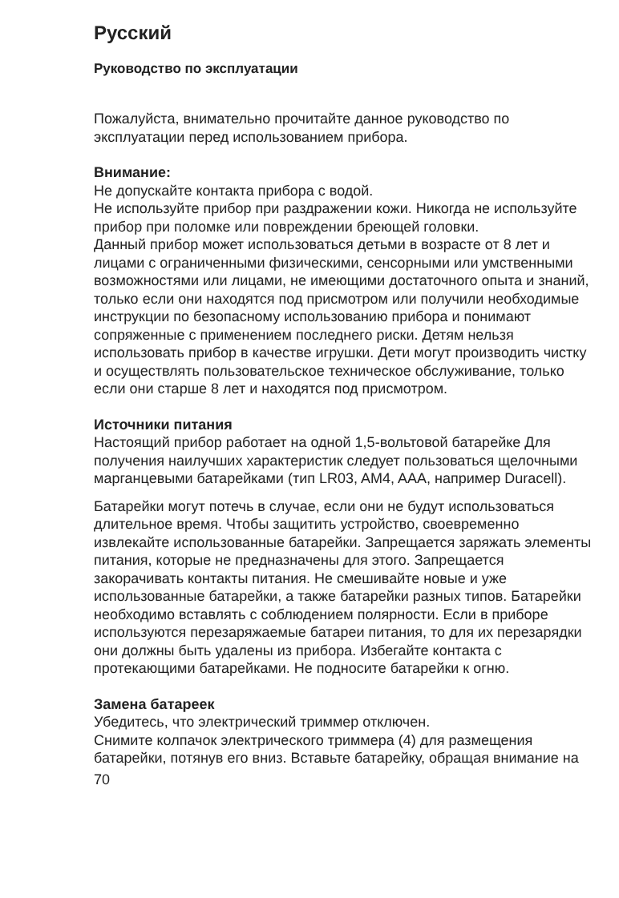Русский
Руководство по эксплуатации
Пожалуйста, внимательно прочитайте данное руководство по эксплуатации перед использованием прибора.
Внимание:
Не допускайте контакта прибора с водой.
Не используйте прибор при раздражении кожи. Никогда не используйте прибор при поломке или повреждении бреющей головки.
Данный прибор может использоваться детьми в возрасте от 8 лет и лицами с ограниченными физическими, сенсорными или умственными возможностями или лицами, не имеющими достаточного опыта и знаний, только если они находятся под присмотром или получили необходимые инструкции по безопасному использованию прибора и понимают сопряженные с применением последнего риски. Детям нельзя использовать прибор в качестве игрушки. Дети могут производить чистку и осуществлять пользовательское техническое обслуживание, только если они старше 8 лет и находятся под присмотром.
Источники питания
Настоящий прибор работает на одной 1,5-вольтовой батарейке Для получения наилучших характеристик следует пользоваться щелочными марганцевыми батарейками (тип LR03, AM4, AAA, например Duracell).
Батарейки могут потечь в случае, если они не будут использоваться длительное время. Чтобы защитить устройство, своевременно извлекайте использованные батарейки. Запрещается заряжать элементы питания, которые не предназначены для этого. Запрещается закорачивать контакты питания. Не смешивайте новые и уже использованные батарейки, а также батарейки разных типов. Батарейки необходимо вставлять с соблюдением полярности. Если в приборе используются перезаряжаемые батареи питания, то для их перезарядки они должны быть удалены из прибора. Избегайте контакта с протекающими батарейками. Не подносите батарейки к огню.
Замена батареек
Убедитесь, что электрический триммер отключен.
Снимите колпачок электрического триммера (4) для размещения батарейки, потянув его вниз. Вставьте батарейку, обращая внимание на
70